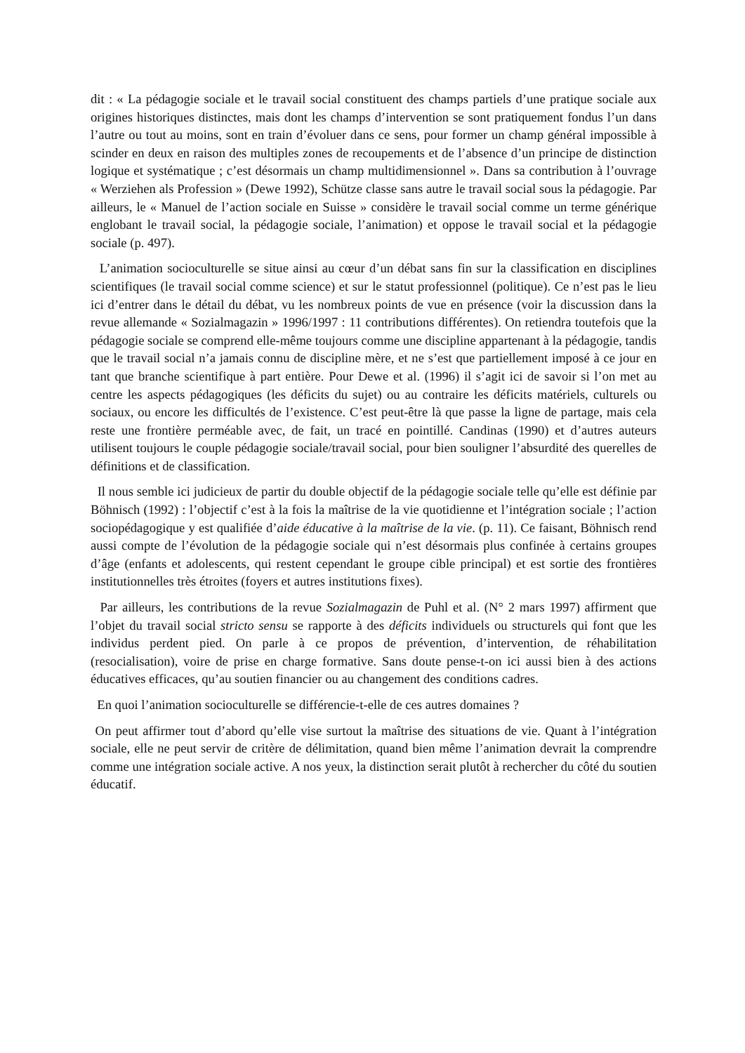dit : « La pédagogie sociale et le travail social constituent des champs partiels d’une pratique sociale aux origines historiques distinctes, mais dont les champs d’intervention se sont pratiquement fondus l’un dans l’autre ou tout au moins, sont en train d’évoluer dans ce sens, pour former un champ général impossible à scinder en deux en raison des multiples zones de recoupements et de l’absence d’un principe de distinction logique et systématique ; c’est désormais un champ multidimensionnel ». Dans sa contribution à l’ouvrage « Werziehen als Profession » (Dewe 1992), Schütze classe sans autre le travail social sous la pédagogie. Par ailleurs, le « Manuel de l’action sociale en Suisse » considère le travail social comme un terme générique englobant le travail social, la pédagogie sociale, l’animation) et oppose le travail social et la pédagogie sociale (p. 497).
L’animation socioculturelle se situe ainsi au cœur d’un débat sans fin sur la classification en disciplines scientifiques (le travail social comme science) et sur le statut professionnel (politique). Ce n’est pas le lieu ici d’entrer dans le détail du débat, vu les nombreux points de vue en présence (voir la discussion dans la revue allemande « Sozialmagazin » 1996/1997 : 11 contributions différentes). On retiendra toutefois que la pédagogie sociale se comprend elle-même toujours comme une discipline appartenant à la pédagogie, tandis que le travail social n’a jamais connu de discipline mère, et ne s’est que partiellement imposé à ce jour en tant que branche scientifique à part entière. Pour Dewe et al. (1996) il s’agit ici de savoir si l’on met au centre les aspects pédagogiques (les déficits du sujet) ou au contraire les déficits matériels, culturels ou sociaux, ou encore les difficultés de l’existence. C’est peut-être là que passe la ligne de partage, mais cela reste une frontière perméable avec, de fait, un tracé en pointillé. Candinas (1990) et d’autres auteurs utilisent toujours le couple pédagogie sociale/travail social, pour bien souligner l’absurdité des querelles de définitions et de classification.
Il nous semble ici judicieux de partir du double objectif de la pédagogie sociale telle qu’elle est définie par Böhnisch (1992) : l’objectif c’est à la fois la maîtrise de la vie quotidienne et l’intégration sociale ; l’action sociopédagogique y est qualifiée d’aide éducative à la maîtrise de la vie. (p. 11). Ce faisant, Böhnisch rend aussi compte de l’évolution de la pédagogie sociale qui n’est désormais plus confinée à certains groupes d’âge (enfants et adolescents, qui restent cependant le groupe cible principal) et est sortie des frontières institutionnelles très étroites (foyers et autres institutions fixes).
Par ailleurs, les contributions de la revue Sozialmagazin de Puhl et al. (N° 2 mars 1997) affirment que l’objet du travail social stricto sensu se rapporte à des déficits individuels ou structurels qui font que les individus perdent pied. On parle à ce propos de prévention, d’intervention, de réhabilitation (resocialisation), voire de prise en charge formative. Sans doute pense-t-on ici aussi bien à des actions éducatives efficaces, qu’au soutien financier ou au changement des conditions cadres.
En quoi l’animation socioculturelle se différencie-t-elle de ces autres domaines ?
On peut affirmer tout d’abord qu’elle vise surtout la maîtrise des situations de vie. Quant à l’intégration sociale, elle ne peut servir de critère de délimitation, quand bien même l’animation devrait la comprendre comme une intégration sociale active. A nos yeux, la distinction serait plutôt à rechercher du côté du soutien éducatif.